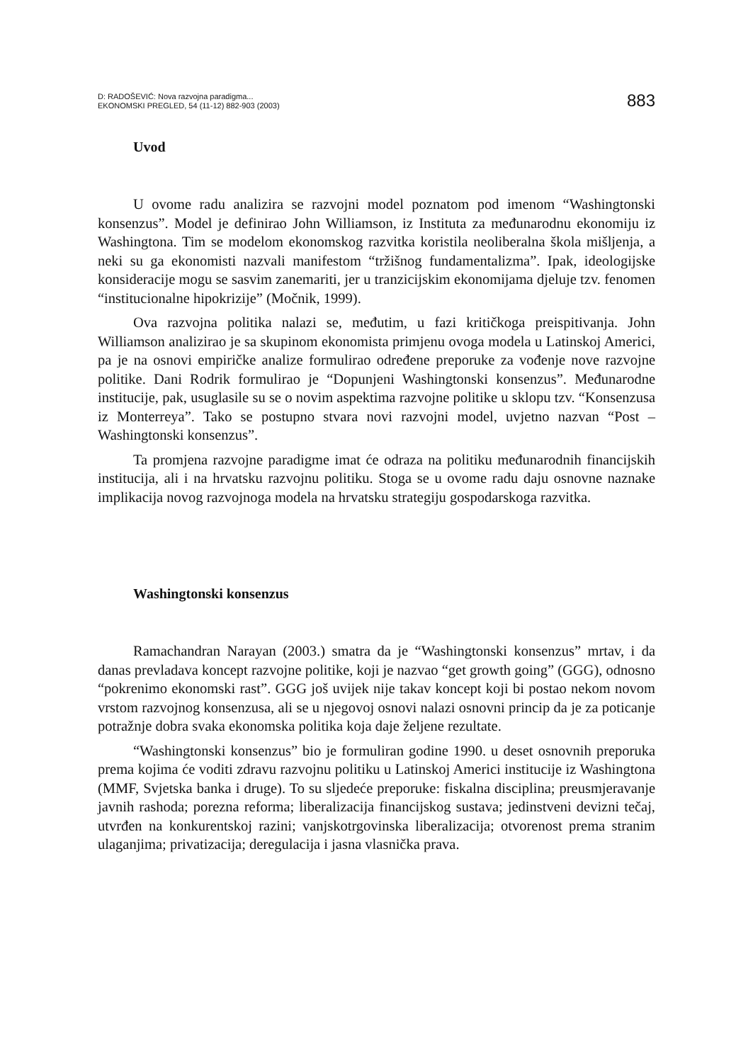D: RADOŠEVIĆ: Nova razvojna paradigma...
EKONOMSKI PREGLED, 54 (11-12) 882-903 (2003)
883
Uvod
U ovome radu analizira se razvojni model poznatom pod imenom “Washing­tonski konsenzus”. Model je definirao John Williamson, iz Instituta za međunaro­dnu ekonomiju iz Washingtona. Tim se modelom ekonomskog razvitka koristila neoliberalna škola mišljenja, a neki su ga ekonomisti nazvali manifestom “tržišnog fundamentalizma”. Ipak, ideologijske konsideracije mogu se sasvim zanemariti, jer u tranzicijskim ekonomijama djeluje tzv. fenomen “institucionalne hipokrizije” (Močnik, 1999).
Ova razvojna politika nalazi se, međutim, u fazi kritičkoga preispitivanja. John Williamson analizirao je sa skupinom ekonomista primjenu ovoga modela u Latinskoj Americi, pa je na osnovi empiričke analize formulirao određene pre­poruke za vođenje nove razvojne politike. Dani Rodrik formulirao je “Dopunjeni Washingtonski konsenzus”. Međunarodne institucije, pak, usuglasile su se o no­vim aspektima razvojne politike u sklopu tzv. “Konsenzusa iz Monterreya”. Tako se postupno stvara novi razvojni model, uvjetno nazvan “Post – Washingtonski konsenzus”.
Ta promjena razvojne paradigme imat će odraza na politiku međunarodnih financijskih institucija, ali i na hrvatsku razvojnu politiku. Stoga se u ovome radu daju osnovne naznake implikacija novog razvojnoga modela na hrvatsku strategiju gospodarskoga razvitka.
Washingtonski konsenzus
Ramachandran Narayan (2003.) smatra da je “Washingtonski konsenzus” mrtav, i da danas prevladava koncept razvojne politike, koji je nazvao “get gro­wth going” (GGG), odnosno “pokrenimo ekonomski rast”. GGG još uvijek nije takav koncept koji bi postao nekom novom vrstom razvojnog konsenzusa, ali se u njegovoj osnovi nalazi osnovni princip da je za poticanje potražnje dobra svaka ekonomska politika koja daje željene rezultate.
“Washingtonski konsenzus” bio je formuliran godine 1990. u deset osnovnih preporuka prema kojima će voditi zdravu razvojnu politiku u Latinskoj Americi institucije iz Washingtona (MMF, Svjetska banka i druge). To su sljedeće preporuke: fiskalna disciplina; preusmjeravanje javnih rashoda; porezna reforma; liberalizacija financijskog sustava; jedinstveni devizni tečaj, utvrđen na konkurentskoj razini; vanjskotrgovinska liberalizacija; otvorenost prema stranim ulaganjima; privatiza­cija; deregulacija i jasna vlasnička prava.